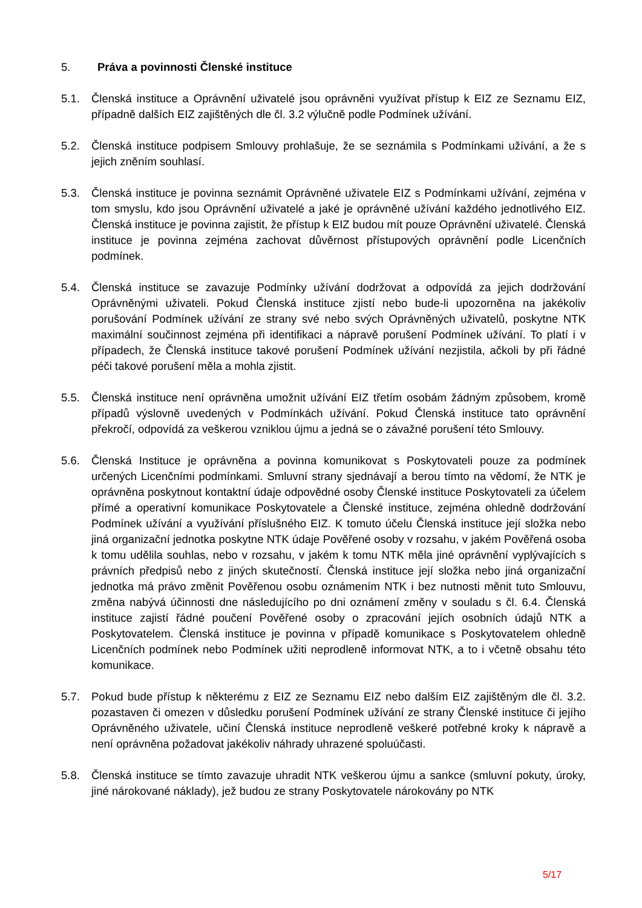5. Práva a povinnosti Členské instituce
5.1. Členská instituce a Oprávnění uživatelé jsou oprávněni využívat přístup k EIZ ze Seznamu EIZ, případně dalších EIZ zajištěných dle čl. 3.2 výlučně podle Podmínek užívání.
5.2. Členská instituce podpisem Smlouvy prohlašuje, že se seznámila s Podmínkami užívání, a že s jejich zněním souhlasí.
5.3. Členská instituce je povinna seznámit Oprávněné uživatele EIZ s Podmínkami užívání, zejména v tom smyslu, kdo jsou Oprávnění uživatelé a jaké je oprávněné užívání každého jednotlivého EIZ. Členská instituce je povinna zajistit, že přístup k EIZ budou mít pouze Oprávnění uživatelé. Členská instituce je povinna zejména zachovat důvěrnost přístupových oprávnění podle Licenčních podmínek.
5.4. Členská instituce se zavazuje Podmínky užívání dodržovat a odpovídá za jejich dodržování Oprávněnými uživateli. Pokud Členská instituce zjistí nebo bude-li upozorněna na jakékoliv porušování Podmínek užívání ze strany své nebo svých Oprávněných uživatelů, poskytne NTK maximální součinnost zejména při identifikaci a nápravě porušení Podmínek užívání. To platí i v případech, že Členská instituce takové porušení Podmínek užívání nezjistila, ačkoli by při řádné péči takové porušení měla a mohla zjistit.
5.5. Členská instituce není oprávněna umožnit užívání EIZ třetím osobám žádným způsobem, kromě případů výslovně uvedených v Podmínkách užívání. Pokud Členská instituce tato oprávnění překročí, odpovídá za veškerou vzniklou újmu a jedná se o závažné porušení této Smlouvy.
5.6. Členská Instituce je oprávněna a povinna komunikovat s Poskytovateli pouze za podmínek určených Licenčními podmínkami. Smluvní strany sjednávají a berou tímto na vědomí, že NTK je oprávněna poskytnout kontaktní údaje odpovědné osoby Členské instituce Poskytovateli za účelem přímé a operativní komunikace Poskytovatele a Členské instituce, zejména ohledně dodržování Podmínek užívání a využívání příslušného EIZ. K tomuto účelu Členská instituce její složka nebo jiná organizační jednotka poskytne NTK údaje Pověřené osoby v rozsahu, v jakém Pověřená osoba k tomu udělila souhlas, nebo v rozsahu, v jakém k tomu NTK měla jiné oprávnění vyplývajících s právních předpisů nebo z jiných skutečností. Členská instituce její složka nebo jiná organizační jednotka má právo změnit Pověřenou osobu oznámením NTK i bez nutnosti měnit tuto Smlouvu, změna nabývá účinnosti dne následujícího po dni oznámení změny v souladu s čl. 6.4. Členská instituce zajistí řádné poučení Pověřené osoby o zpracování jejích osobních údajů NTK a Poskytovatelem. Členská instituce je povinna v případě komunikace s Poskytovatelem ohledně Licenčních podmínek nebo Podmínek užiti neprodleně informovat NTK, a to i včetně obsahu této komunikace.
5.7. Pokud bude přístup k některému z EIZ ze Seznamu EIZ nebo dalším EIZ zajištěným dle čl. 3.2. pozastaven či omezen v důsledku porušení Podmínek užívání ze strany Členské instituce či jejího Oprávněného uživatele, učiní Členská instituce neprodleně veškeré potřebné kroky k nápravě a není oprávněna požadovat jakékoliv náhrady uhrazené spoluúčasti.
5.8. Členská instituce se tímto zavazuje uhradit NTK veškerou újmu a sankce (smluvní pokuty, úroky, jiné nárokované náklady), jež budou ze strany Poskytovatele nárokovány po NTK
5/17